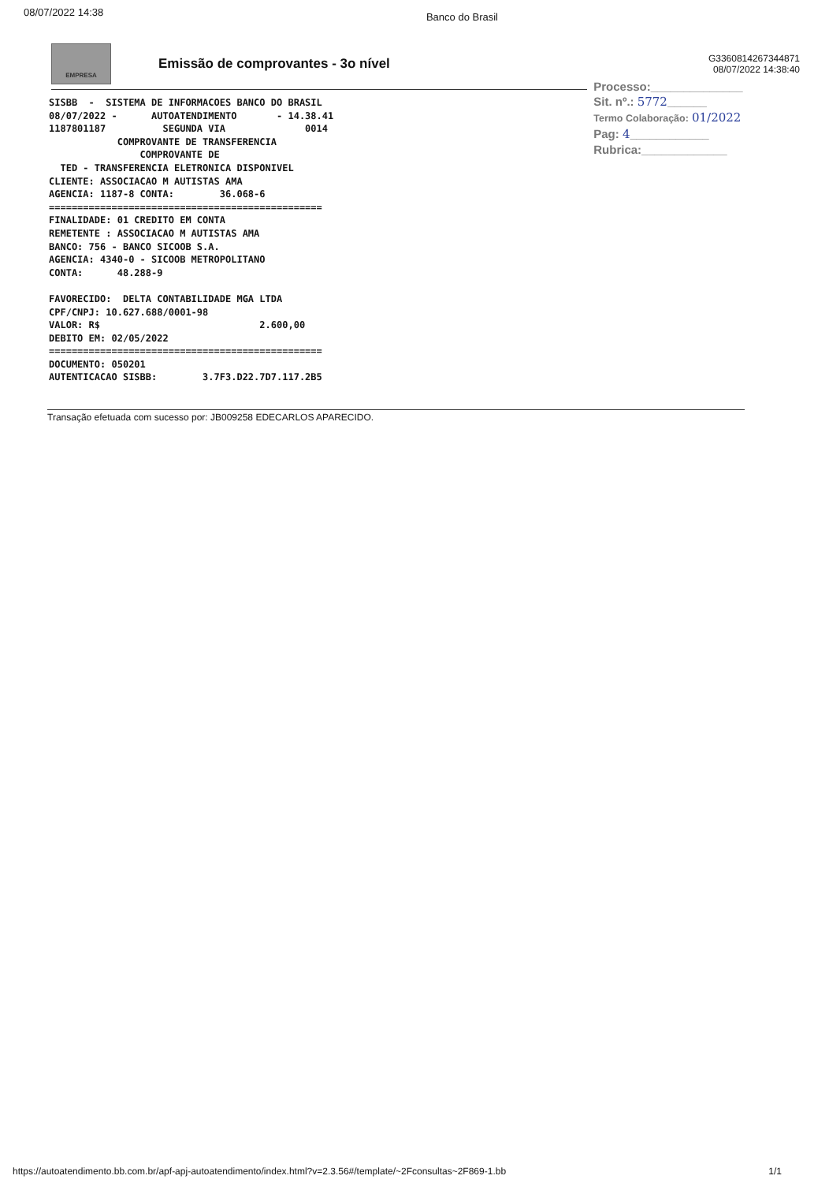08/07/2022 14:38 Banco do Brasil
EMPRESA
Emissão de comprovantes - 3o nível
G3360814267344871
08/07/2022 14:38:40
SISBB  -  SISTEMA DE INFORMACOES BANCO DO BRASIL
08/07/2022 -      AUTOATENDIMENTO       - 14.38.41
1187801187          SEGUNDA VIA              0014
            COMPROVANTE DE TRANSFERENCIA
                COMPROVANTE DE
  TED - TRANSFERENCIA ELETRONICA DISPONIVEL
CLIENTE: ASSOCIACAO M AUTISTAS AMA
AGENCIA: 1187-8 CONTA:        36.068-6
================================================
FINALIDADE: 01 CREDITO EM CONTA
REMETENTE : ASSOCIACAO M AUTISTAS AMA
BANCO: 756 - BANCO SICOOB S.A.
AGENCIA: 4340-0 - SICOOB METROPOLITANO
CONTA:      48.288-9

FAVORECIDO:  DELTA CONTABILIDADE MGA LTDA
CPF/CNPJ: 10.627.688/0001-98
VALOR: R$                            2.600,00
DEBITO EM: 02/05/2022
================================================
DOCUMENTO: 050201
AUTENTICACAO SISBB:        3.7F3.D22.7D7.117.2B5
Processo:______________
Sit. nº.: 5772______
Termo Colaboração: 01/2022
Pag: 4____________
Rubrica:_____________
Transação efetuada com sucesso por: JB009258 EDECARLOS APARECIDO.
https://autoatendimento.bb.com.br/apf-apj-autoatendimento/index.html?v=2.3.56#/template/~2Fconsultas~2F869-1.bb 1/1